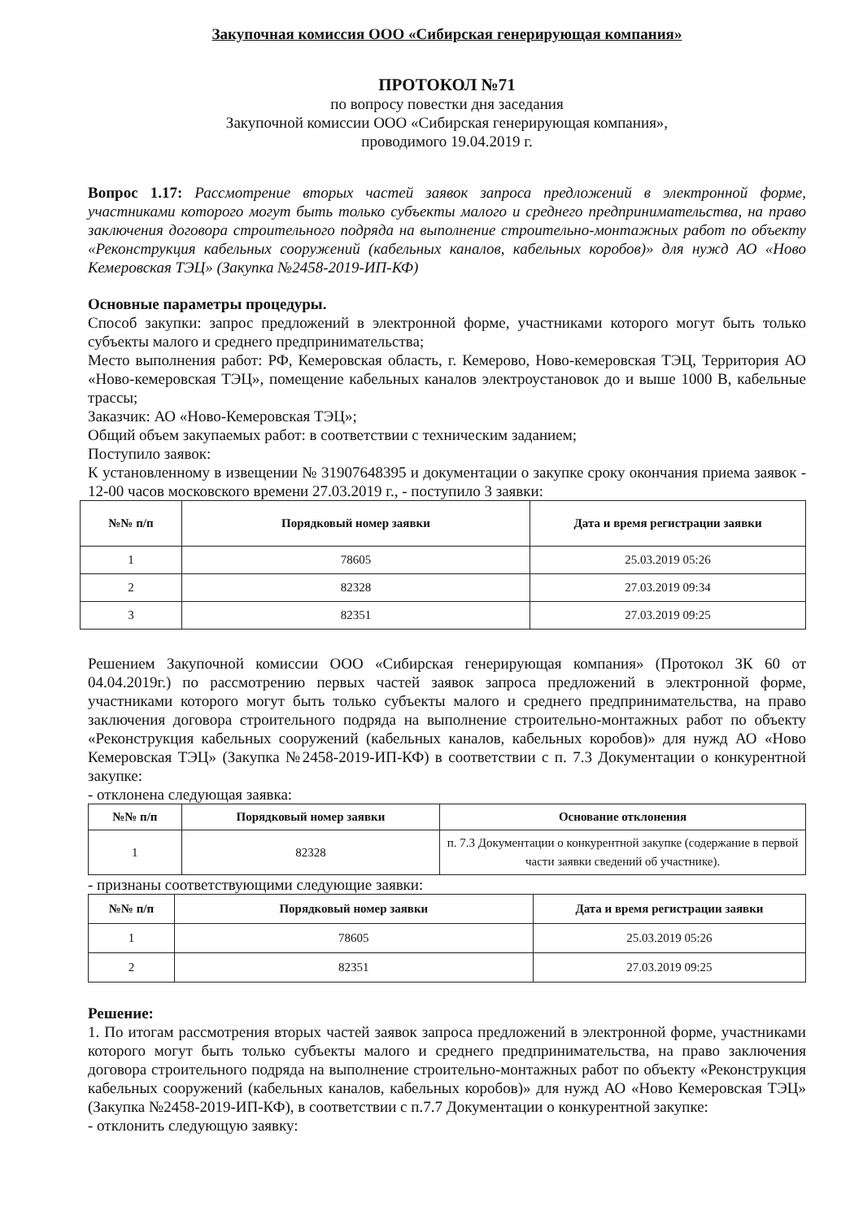Закупочная комиссия ООО «Сибирская генерирующая компания»
ПРОТОКОЛ №71
по вопросу повестки дня заседания
Закупочной комиссии ООО «Сибирская генерирующая компания»,
проводимого 19.04.2019 г.
Вопрос 1.17: Рассмотрение вторых частей заявок запроса предложений в электронной форме, участниками которого могут быть только субъекты малого и среднего предпринимательства, на право заключения договора строительного подряда на выполнение строительно-монтажных работ по объекту «Реконструкция кабельных сооружений (кабельных каналов, кабельных коробов)» для нужд АО «Ново Кемеровская ТЭЦ» (Закупка №2458-2019-ИП-КФ)
Основные параметры процедуры.
Способ закупки: запрос предложений в электронной форме, участниками которого могут быть только субъекты малого и среднего предпринимательства;
Место выполнения работ: РФ, Кемеровская область, г. Кемерово, Ново-кемеровская ТЭЦ, Территория АО «Ново-кемеровская ТЭЦ», помещение кабельных каналов электроустановок до и выше 1000 В, кабельные трассы;
Заказчик: АО «Ново-Кемеровская ТЭЦ»;
Общий объем закупаемых работ: в соответствии с техническим заданием;
Поступило заявок:
К установленному в извещении № 31907648395 и документации о закупке сроку окончания приема заявок - 12-00 часов московского времени 27.03.2019 г., - поступило 3 заявки:
| №№ п/п | Порядковый номер заявки | Дата и время регистрации заявки |
| --- | --- | --- |
| 1 | 78605 | 25.03.2019 05:26 |
| 2 | 82328 | 27.03.2019 09:34 |
| 3 | 82351 | 27.03.2019 09:25 |
Решением Закупочной комиссии ООО «Сибирская генерирующая компания» (Протокол ЗК 60 от 04.04.2019г.) по рассмотрению первых частей заявок запроса предложений в электронной форме, участниками которого могут быть только субъекты малого и среднего предпринимательства, на право заключения договора строительного подряда на выполнение строительно-монтажных работ по объекту «Реконструкция кабельных сооружений (кабельных каналов, кабельных коробов)» для нужд АО «Ново Кемеровская ТЭЦ» (Закупка №2458-2019-ИП-КФ) в соответствии с п. 7.3 Документации о конкурентной закупке:
- отклонена следующая заявка:
| №№ п/п | Порядковый номер заявки | Основание отклонения |
| --- | --- | --- |
| 1 | 82328 | п. 7.3 Документации о конкурентной закупке (содержание в первой части заявки сведений об участнике). |
- признаны соответствующими следующие заявки:
| №№ п/п | Порядковый номер заявки | Дата и время регистрации заявки |
| --- | --- | --- |
| 1 | 78605 | 25.03.2019 05:26 |
| 2 | 82351 | 27.03.2019 09:25 |
Решение:
1. По итогам рассмотрения вторых частей заявок запроса предложений в электронной форме, участниками которого могут быть только субъекты малого и среднего предпринимательства, на право заключения договора строительного подряда на выполнение строительно-монтажных работ по объекту «Реконструкция кабельных сооружений (кабельных каналов, кабельных коробов)» для нужд АО «Ново Кемеровская ТЭЦ» (Закупка №2458-2019-ИП-КФ), в соответствии с п.7.7 Документации о конкурентной закупке:
- отклонить следующую заявку: